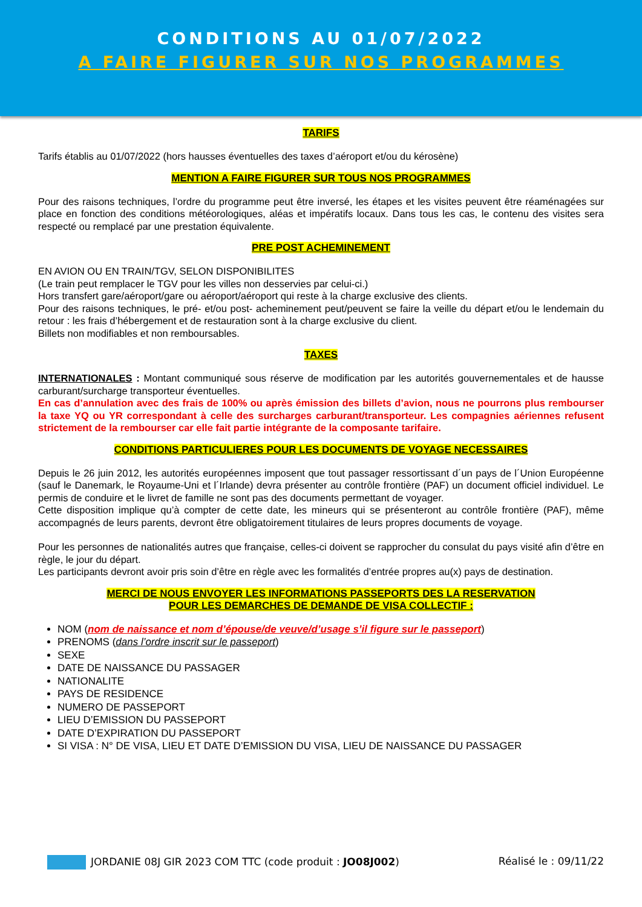CONDITIONS AU 01/07/2022
A FAIRE FIGURER SUR NOS PROGRAMMES
TARIFS
Tarifs établis au 01/07/2022 (hors hausses éventuelles des taxes d’aéroport et/ou du kérosène)
MENTION A FAIRE FIGURER SUR TOUS NOS PROGRAMMES
Pour des raisons techniques, l’ordre du programme peut être inversé, les étapes et les visites peuvent être réaménagées sur place en fonction des conditions météorologiques, aléas et impératifs locaux. Dans tous les cas, le contenu des visites sera respecté ou remplacé par une prestation équivalente.
PRE POST ACHEMINEMENT
EN AVION OU EN TRAIN/TGV, SELON DISPONIBILITES
(Le train peut remplacer le TGV pour les villes non desservies par celui-ci.)
Hors transfert gare/aéroport/gare ou aéroport/aéroport qui reste à la charge exclusive des clients.
Pour des raisons techniques, le pré- et/ou post- acheminement peut/peuvent se faire la veille du départ et/ou le lendemain du retour : les frais d’hébergement et de restauration sont à la charge exclusive du client.
Billets non modifiables et non remboursables.
TAXES
INTERNATIONALES : Montant communiqué sous réserve de modification par les autorités gouvernementales et de hausse carburant/surcharge transporteur éventuelles.
En cas d’annulation avec des frais de 100% ou après émission des billets d’avion, nous ne pourrons plus rembourser la taxe YQ ou YR correspondant à celle des surcharges carburant/transporteur. Les compagnies aériennes refusent strictement de la rembourser car elle fait partie intégrante de la composante tarifaire.
CONDITIONS PARTICULIERES POUR LES DOCUMENTS DE VOYAGE NECESSAIRES
Depuis le 26 juin 2012, les autorités européennes imposent que tout passager ressortissant d´un pays de l´Union Européenne (sauf le Danemark, le Royaume-Uni et l´Irlande) devra présenter au contrôle frontière (PAF) un document officiel individuel. Le permis de conduire et le livret de famille ne sont pas des documents permettant de voyager.
Cette disposition implique qu’à compter de cette date, les mineurs qui se présenteront au contrôle frontière (PAF), même accompagnés de leurs parents, devront être obligatoirement titulaires de leurs propres documents de voyage.
Pour les personnes de nationalités autres que française, celles-ci doivent se rapprocher du consulat du pays visité afin d’être en règle, le jour du départ.
Les participants devront avoir pris soin d’être en règle avec les formalités d’entrée propres au(x) pays de destination.
MERCI DE NOUS ENVOYER LES INFORMATIONS PASSEPORTS DES LA RESERVATION
POUR LES DEMARCHES DE DEMANDE DE VISA COLLECTIF :
NOM (nom de naissance et nom d’épouse/de veuve/d’usage s’il figure sur le passeport)
PRENOMS (dans l’ordre inscrit sur le passeport)
SEXE
DATE DE NAISSANCE DU PASSAGER
NATIONALITE
PAYS DE RESIDENCE
NUMERO DE PASSEPORT
LIEU D’EMISSION DU PASSEPORT
DATE D’EXPIRATION DU PASSEPORT
SI VISA : N° DE VISA, LIEU ET DATE D’EMISSION DU VISA, LIEU DE NAISSANCE DU PASSAGER
JORDANIE 08J GIR 2023 COM TTC (code produit : JO08J002)
Réalisé le : 09/11/22